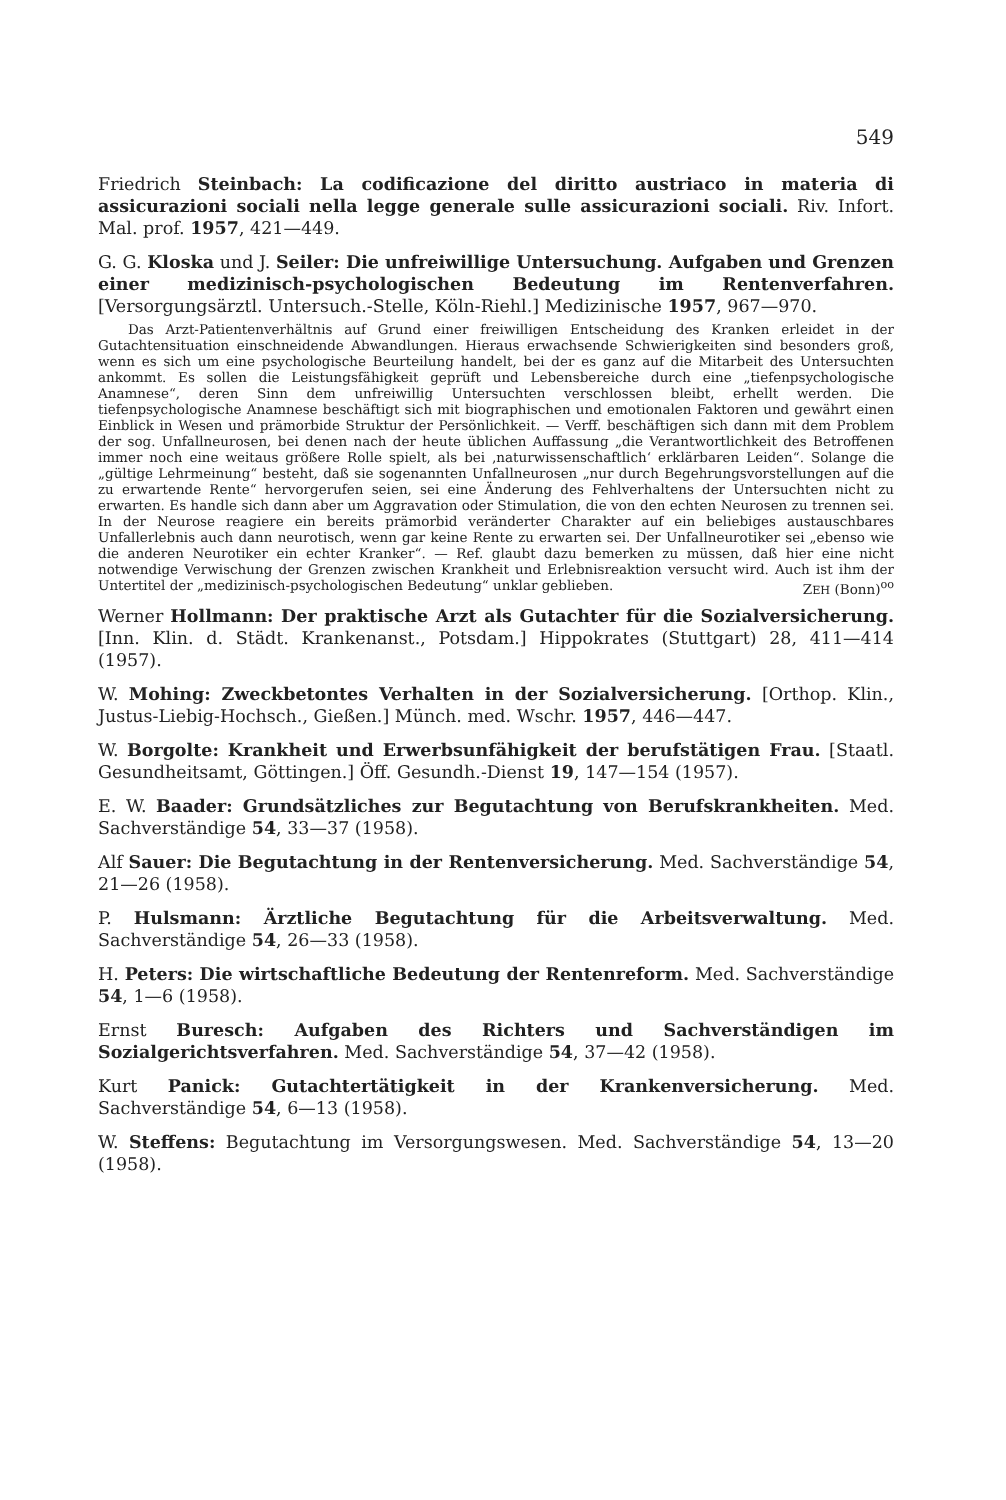549
Friedrich Steinbach: La codificazione del diritto austriaco in materia di assicurazioni sociali nella legge generale sulle assicurazioni sociali. Riv. Infort. Mal. prof. 1957, 421—449.
G. G. Kloska und J. Seiler: Die unfreiwillige Untersuchung. Aufgaben und Grenzen einer medizinisch-psychologischen Bedeutung im Rentenverfahren. [Versorgungsärztl. Untersuch.-Stelle, Köln-Riehl.] Medizinische 1957, 967—970.
Das Arzt-Patientenverhältnis auf Grund einer freiwilligen Entscheidung des Kranken erleidet in der Gutachtensituation einschneidende Abwandlungen. Hieraus erwachsende Schwierigkeiten sind besonders groß, wenn es sich um eine psychologische Beurteilung handelt, bei der es ganz auf die Mitarbeit des Untersuchten ankommt. Es sollen die Leistungsfähigkeit geprüft und Lebensbereiche durch eine „tiefenpsychologische Anamnese“, deren Sinn dem unfreiwillig Untersuchten verschlossen bleibt, erhellt werden. Die tiefenpsychologische Anamnese beschäftigt sich mit biographischen und emotionalen Faktoren und gewährt einen Einblick in Wesen und prämorbide Struktur der Persönlichkeit. — Verff. beschäftigen sich dann mit dem Problem der sog. Unfallneurosen, bei denen nach der heute üblichen Auffassung „die Verantwortlichkeit des Betroffenen immer noch eine weitaus größere Rolle spielt, als bei ‚naturwissenschaftlich‘ erklärbaren Leiden“. Solange die „gültige Lehrmeinung“ besteht, daß sie sogenannten Unfallneurosen „nur durch Begehrungsvorstellungen auf die zu erwartende Rente“ hervorgerufen seien, sei eine Änderung des Fehlverhaltens der Untersuchten nicht zu erwarten. Es handle sich dann aber um Aggravation oder Stimulation, die von den echten Neurosen zu trennen sei. In der Neurose reagiere ein bereits prämorbid veränderter Charakter auf ein beliebiges austauschbares Unfallerlebnis auch dann neurotisch, wenn gar keine Rente zu erwarten sei. Der Unfallneurotiker sei „ebenso wie die anderen Neurotiker ein echter Kranker“. — Ref. glaubt dazu bemerken zu müssen, daß hier eine nicht notwendige Verwischung der Grenzen zwischen Krankheit und Erlebnisreaktion versucht wird. Auch ist ihm der Untertitel der „medizinisch-psychologischen Bedeutung“ unklar geblieben. ZEH (Bonn)<sup>oo</sup>
Werner Hollmann: Der praktische Arzt als Gutachter für die Sozialversicherung. [Inn. Klin. d. Städt. Krankenanst., Potsdam.] Hippokrates (Stuttgart) 28, 411—414 (1957).
W. Mohing: Zweckbetontes Verhalten in der Sozialversicherung. [Orthop. Klin., Justus-Liebig-Hochsch., Gießen.] Münch. med. Wschr. 1957, 446—447.
W. Borgolte: Krankheit und Erwerbsunfähigkeit der berufstätigen Frau. [Staatl. Gesundheitsamt, Göttingen.] Öff. Gesundh.-Dienst 19, 147—154 (1957).
E. W. Baader: Grundsätzliches zur Begutachtung von Berufskrankheiten. Med. Sachverständige 54, 33—37 (1958).
Alf Sauer: Die Begutachtung in der Rentenversicherung. Med. Sachverständige 54, 21—26 (1958).
P. Hulsmann: Ärztliche Begutachtung für die Arbeitsverwaltung. Med. Sachverständige 54, 26—33 (1958).
H. Peters: Die wirtschaftliche Bedeutung der Rentenreform. Med. Sachverständige 54, 1—6 (1958).
Ernst Buresch: Aufgaben des Richters und Sachverständigen im Sozialgerichtsverfahren. Med. Sachverständige 54, 37—42 (1958).
Kurt Panick: Gutachtertätigkeit in der Krankenversicherung. Med. Sachverständige 54, 6—13 (1958).
W. Steffens: Begutachtung im Versorgungswesen. Med. Sachverständige 54, 13—20 (1958).